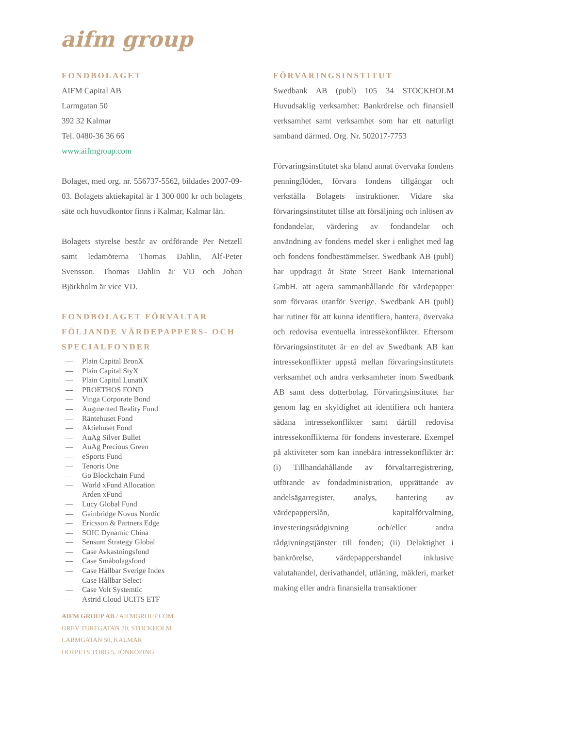aifm group
FONDBOLAGET
AIFM Capital AB
Larmgatan 50
392 32 Kalmar
Tel. 0480-36 36 66
www.aifmgroup.com
Bolaget, med org. nr. 556737-5562, bildades 2007-09-03. Bolagets aktiekapital är 1 300 000 kr och bolagets säte och huvudkontor finns i Kalmar, Kalmar län.
Bolagets styrelse består av ordförande Per Netzell samt ledamöterna Thomas Dahlin, Alf-Peter Svensson. Thomas Dahlin är VD och Johan Björkholm är vice VD.
FONDBOLAGET FÖRVALTAR FÖLJANDE VÄRDEPAPPERS- OCH SPECIALFONDER
— Plain Capital BronX
— Plain Capital StyX
— Plain Capital LunatiX
— PROETHOS FOND
— Vinga Corporate Bond
— Augmented Reality Fund
— Räntehuset Fond
— Aktiehuset Fond
— AuAg Silver Bullet
— AuAg Precious Green
— eSports Fund
— Tenoris One
— Go Blockchain Fund
— World xFund Allocation
— Arden xFund
— Lucy Global Fund
— Gainbridge Novus Nordic
— Ericsson & Partners Edge
— SOIC Dynamic China
— Sensum Strategy Global
— Case Avkastningsfond
— Case Småbolagsfond
— Case Hållbar Sverige Index
— Case Hållbar Select
— Case Volt Systemtic
— Astrid Cloud UCITS ETF
AIFM GROUP AB / AIFMGROUP.COM
GREV TUREGATAN 20, STOCKHOLM
LARMGATAN 50, KALMAR
HOPPETS TORG 5, JÖNKÖPING
FÖRVARINGSINSTITUT
Swedbank AB (publ) 105 34 STOCKHOLM Huvudsaklig verksamhet: Bankrörelse och finansiell verksamhet samt verksamhet som har ett naturligt samband därmed. Org. Nr. 502017-7753
Förvaringsinstitutet ska bland annat övervaka fondens penningflöden, förvara fondens tillgångar och verkställa Bolagets instruktioner. Vidare ska förvaringsinstitutet tillse att försäljning och inlösen av fondandelar, värdering av fondandelar och användning av fondens medel sker i enlighet med lag och fondens fondbestämmelser. Swedbank AB (publ) har uppdragit åt State Street Bank International GmbH. att agera sammanhållande för värdepapper som förvaras utanför Sverige. Swedbank AB (publ) har rutiner för att kunna identifiera, hantera, övervaka och redovisa eventuella intressekonflikter. Eftersom förvaringsinstitutet är en del av Swedbank AB kan intressekonflikter uppstå mellan förvaringsinstitutets verksamhet och andra verksamheter inom Swedbank AB samt dess dotterbolag. Förvaringsinstitutet har genom lag en skyldighet att identifiera och hantera sådana intressekonflikter samt därtill redovisa intressekonflikterna för fondens investerare. Exempel på aktiviteter som kan innebära intressekonflikter är: (i) Tillhandahållande av förvaltarregistrering, utförande av fondadministration, upprättande av andelsägarregister, analys, hantering av värdepapperslån, kapitalförvaltning, investeringsrådgivning och/eller andra rådgivningstjänster till fonden; (ii) Delaktighet i bankrörelse, värdepappershandel inklusive valutahandel, derivathandel, utlåning, mäkleri, market making eller andra finansiella transaktioner